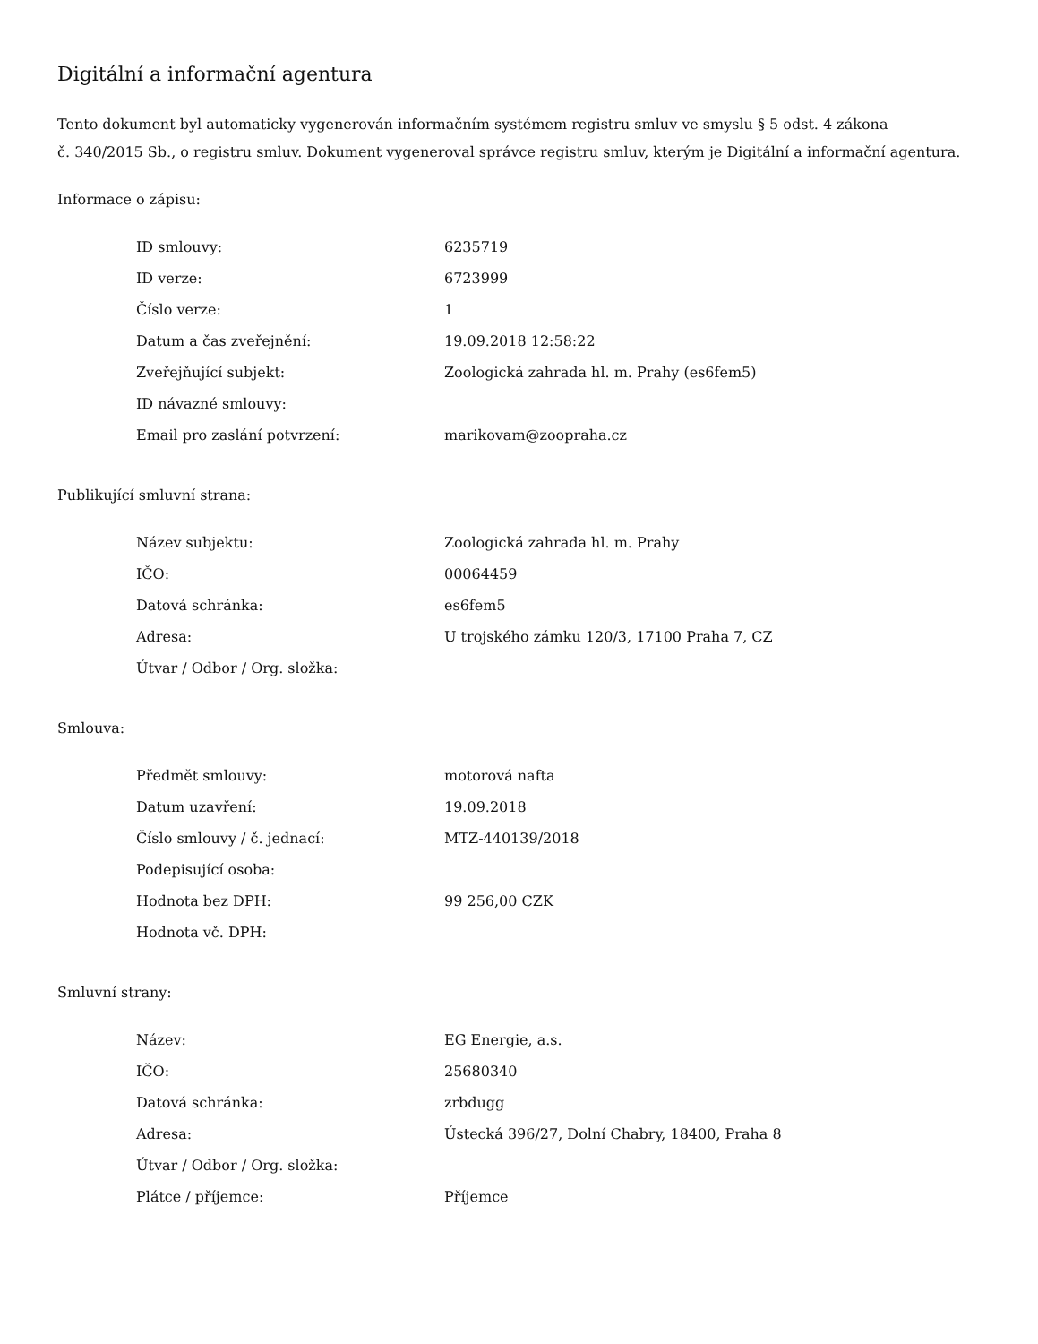Digitální a informační agentura
Tento dokument byl automaticky vygenerován informačním systémem registru smluv ve smyslu § 5 odst. 4 zákona
č. 340/2015 Sb., o registru smluv. Dokument vygeneroval správce registru smluv, kterým je Digitální a informační agentura.
Informace o zápisu:
| ID smlouvy: | 6235719 |
| ID verze: | 6723999 |
| Číslo verze: | 1 |
| Datum a čas zveřejnění: | 19.09.2018 12:58:22 |
| Zveřejňující subjekt: | Zoologická zahrada hl. m. Prahy (es6fem5) |
| ID návazné smlouvy: | |
| Email pro zaslání potvrzení: | marikovam@zoopraha.cz |
Publikující smluvní strana:
| Název subjektu: | Zoologická zahrada hl. m. Prahy |
| IČO: | 00064459 |
| Datová schránka: | es6fem5 |
| Adresa: | U trojského zámku 120/3, 17100 Praha 7, CZ |
| Útvar / Odbor / Org. složka: | |
Smlouva:
| Předmět smlouvy: | motorová nafta |
| Datum uzavření: | 19.09.2018 |
| Číslo smlouvy / č. jednací: | MTZ-440139/2018 |
| Podepisující osoba: | |
| Hodnota bez DPH: | 99 256,00 CZK |
| Hodnota vč. DPH: | |
Smluvní strany:
| Název: | EG Energie, a.s. |
| IČO: | 25680340 |
| Datová schránka: | zrbdugg |
| Adresa: | Ústecká 396/27, Dolní Chabry, 18400, Praha 8 |
| Útvar / Odbor / Org. složka: | |
| Plátce / příjemce: | Příjemce |